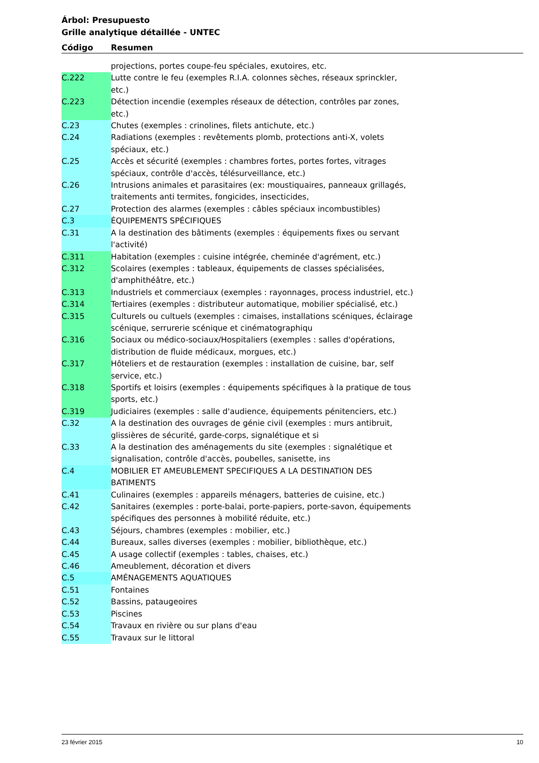Árbol: Presupuesto
Grille analytique détaillée - UNTEC
Código Resumen
| | projections, portes coupe-feu spéciales, exutoires, etc. |
| C.222 | Lutte contre le feu (exemples R.I.A. colonnes sèches, réseaux sprinckler, etc.) |
| C.223 | Détection incendie (exemples réseaux de détection, contrôles par zones, etc.) |
| C.23 | Chutes (exemples : crinolines, filets antichute, etc.) |
| C.24 | Radiations (exemples : revêtements plomb, protections anti-X, volets spéciaux, etc.) |
| C.25 | Accès et sécurité (exemples : chambres fortes, portes fortes, vitrages spéciaux, contrôle d'accès, télésurveillance, etc.) |
| C.26 | Intrusions animales et parasitaires (ex: moustiquaires, panneaux grillagés, traitements anti termites, fongicides, insecticides, |
| C.27 | Protection des alarmes (exemples : câbles spéciaux incombustibles) |
| C.3 | ÉQUIPEMENTS SPÉCIFIQUES |
| C.31 | A la destination des bâtiments (exemples : équipements fixes ou servant l'activité) |
| C.311 | Habitation (exemples : cuisine intégrée, cheminée d'agrément, etc.) |
| C.312 | Scolaires (exemples : tableaux, équipements de classes spécialisées, d'amphithéâtre, etc.) |
| C.313 | Industriels et commerciaux (exemples : rayonnages, process industriel, etc.) |
| C.314 | Tertiaires (exemples : distributeur automatique, mobilier spécialisé, etc.) |
| C.315 | Culturels ou cultuels (exemples : cimaises, installations scéniques, éclairage scénique, serrurerie scénique et cinématographiqu |
| C.316 | Sociaux ou médico-sociaux/Hospitaliers (exemples : salles d'opérations, distribution de fluide médicaux, morgues, etc.) |
| C.317 | Hôteliers et de restauration (exemples : installation de cuisine, bar, self service, etc.) |
| C.318 | Sportifs et loisirs (exemples : équipements spécifiques à la pratique de tous sports, etc.) |
| C.319 | Judiciaires (exemples : salle d'audience, équipements pénitenciers, etc.) |
| C.32 | A la destination des ouvrages de génie civil (exemples : murs antibruit, glissières de sécurité, garde-corps, signalétique et si |
| C.33 | A la destination des aménagements du site (exemples : signalétique et signalisation, contrôle d'accès, poubelles, sanisette, ins |
| C.4 | MOBILIER ET AMEUBLEMENT SPECIFIQUES A LA DESTINATION DES BATIMENTS |
| C.41 | Culinaires (exemples : appareils ménagers, batteries de cuisine, etc.) |
| C.42 | Sanitaires (exemples : porte-balai, porte-papiers, porte-savon, équipements spécifiques des personnes à mobilité réduite, etc.) |
| C.43 | Séjours, chambres (exemples : mobilier, etc.) |
| C.44 | Bureaux, salles diverses (exemples : mobilier, bibliothèque, etc.) |
| C.45 | A usage collectif (exemples : tables, chaises, etc.) |
| C.46 | Ameublement, décoration et divers |
| C.5 | AMÉNAGEMENTS AQUATIQUES |
| C.51 | Fontaines |
| C.52 | Bassins, pataugeoires |
| C.53 | Piscines |
| C.54 | Travaux en rivière ou sur plans d'eau |
| C.55 | Travaux sur le littoral |
23 février 2015 10